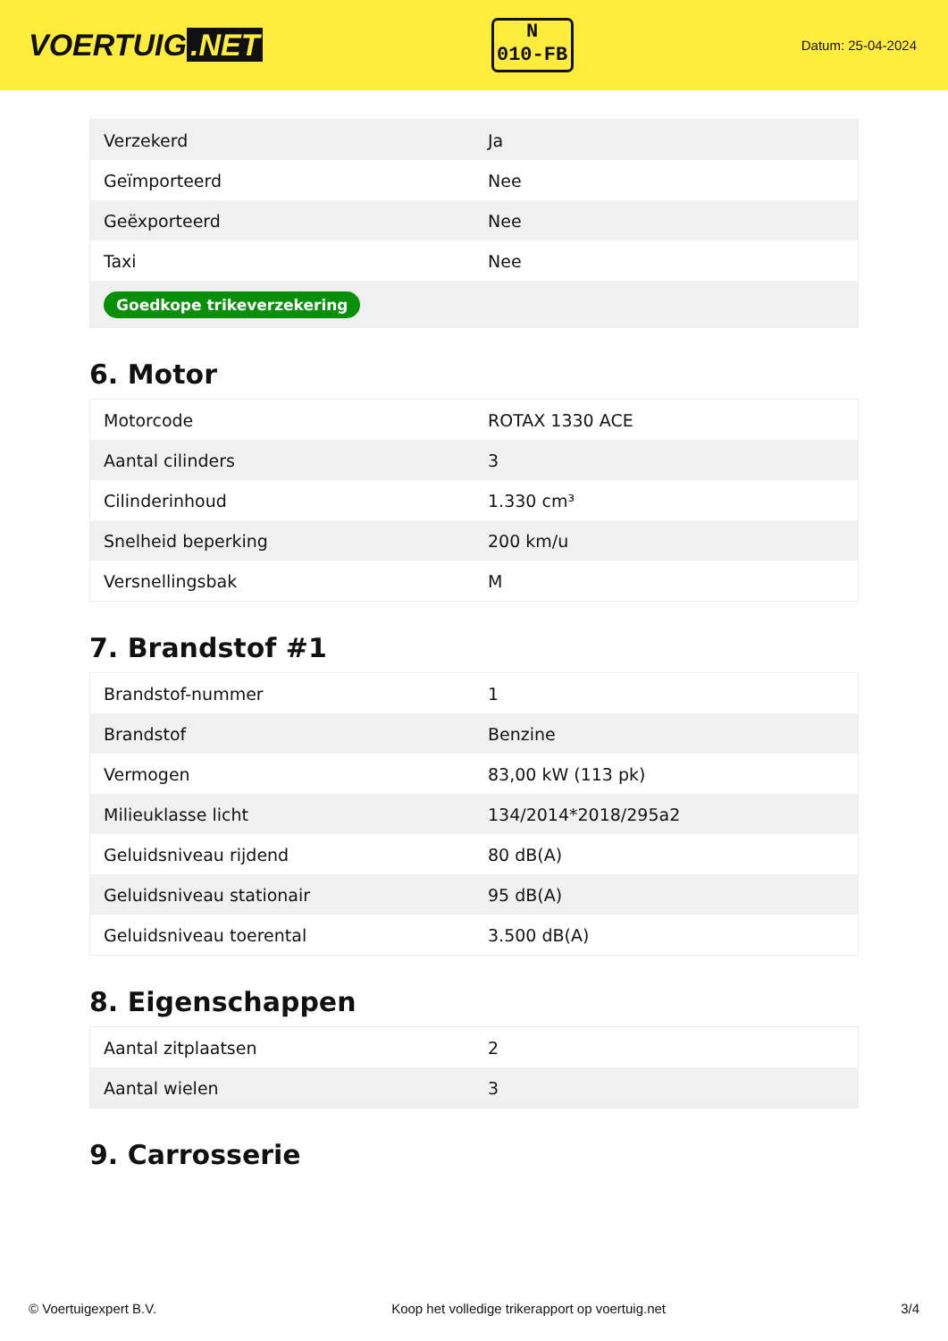VOERTUIG.NET
N
010-FB
Datum: 25-04-2024
| Verzekerd | Ja |
| Geïmporteerd | Nee |
| Geëxporteerd | Nee |
| Taxi | Nee |
| Goedkope trikeverzekering | |
6. Motor
| Motorcode | ROTAX 1330 ACE |
| Aantal cilinders | 3 |
| Cilinderinhoud | 1.330 cm³ |
| Snelheid beperking | 200 km/u |
| Versnellingsbak | M |
7. Brandstof #1
| Brandstof-nummer | 1 |
| Brandstof | Benzine |
| Vermogen | 83,00 kW (113 pk) |
| Milieuklasse licht | 134/2014*2018/295a2 |
| Geluidsniveau rijdend | 80 dB(A) |
| Geluidsniveau stationair | 95 dB(A) |
| Geluidsniveau toerental | 3.500 dB(A) |
8. Eigenschappen
| Aantal zitplaatsen | 2 |
| Aantal wielen | 3 |
9. Carrosserie
© Voertuigexpert B.V. Koop het volledige trikerapport op voertuig.net 3/4